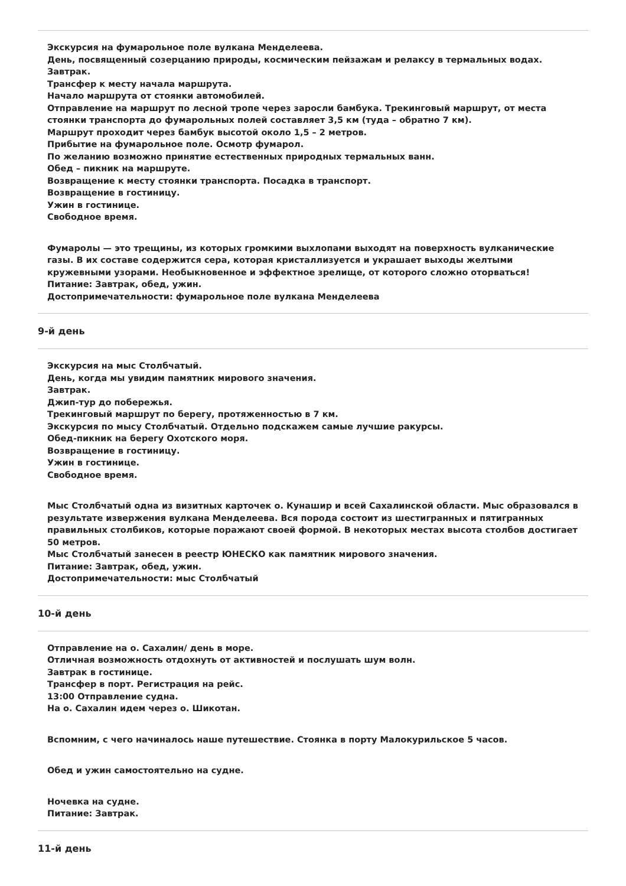Экскурсия на фумарольное поле вулкана Менделеева.
День, посвященный созерцанию природы, космическим пейзажам и релаксу в термальных водах.
Завтрак.
Трансфер к месту начала маршрута.
Начало маршрута от стоянки автомобилей.
Отправление на маршрут по лесной тропе через заросли бамбука. Трекинговый маршрут, от места стоянки транспорта до фумарольных полей составляет 3,5 км (туда – обратно 7 км).
Маршрут проходит через бамбук высотой около 1,5 – 2 метров.
Прибытие на фумарольное поле. Осмотр фумарол.
По желанию возможно принятие естественных природных термальных ванн.
Обед – пикник на маршруте.
Возвращение к месту стоянки транспорта. Посадка в транспорт.
Возвращение в гостиницу.
Ужин в гостинице.
Свободное время.
Фумаролы — это трещины, из которых громкими выхлопами выходят на поверхность вулканические газы. В их составе содержится сера, которая кристаллизуется и украшает выходы желтыми кружевными узорами. Необыкновенное и эффектное зрелище, от которого сложно оторваться!
Питание: Завтрак, обед, ужин.
Достопримечательности: фумарольное поле вулкана Менделеева
9-й день
Экскурсия на мыс Столбчатый.
День, когда мы увидим памятник мирового значения.
Завтрак.
Джип-тур до побережья.
Трекинговый маршрут по берегу, протяженностью в 7 км.
Экскурсия по мысу Столбчатый. Отдельно подскажем самые лучшие ракурсы.
Обед-пикник на берегу Охотского моря.
Возвращение в гостиницу.
Ужин в гостинице.
Свободное время.
Мыс Столбчатый одна из визитных карточек о. Кунашир и всей Сахалинской области. Мыс образовался в результате извержения вулкана Менделеева. Вся порода состоит из шестигранных и пятигранных правильных столбиков, которые поражают своей формой. В некоторых местах высота столбов достигает 50 метров.
Мыс Столбчатый занесен в реестр ЮНЕСКО как памятник мирового значения.
Питание: Завтрак, обед, ужин.
Достопримечательности: мыс Столбчатый
10-й день
Отправление на о. Сахалин/ день в море.
Отличная возможность отдохнуть от активностей и послушать шум волн.
Завтрак в гостинице.
Трансфер в порт. Регистрация на рейс.
13:00 Отправление судна.
На о. Сахалин идем через о. Шикотан.
Вспомним, с чего начиналось наше путешествие. Стоянка в порту Малокурильское 5 часов.
Обед и ужин самостоятельно на судне.
Ночевка на судне.
Питание: Завтрак.
11-й день